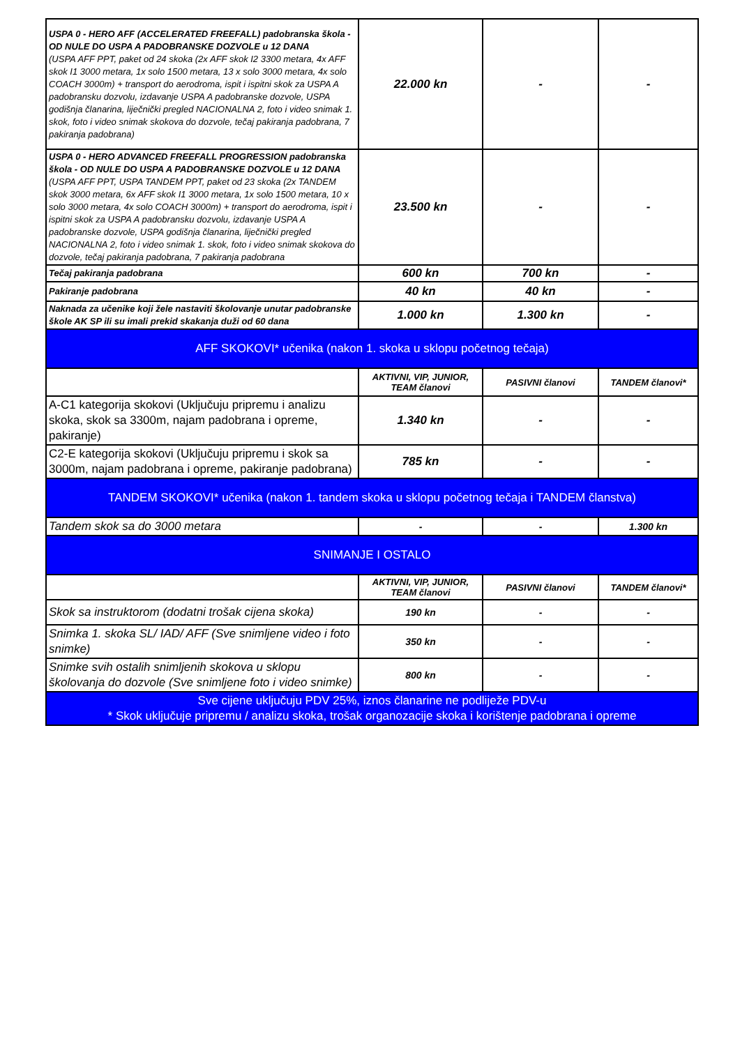| USPA 0 - HERO AFF (ACCELERATED FREEFALL) padobranska škola - OD NULE DO USPA A PADOBRANSKE DOZVOLE u 12 DANA (USPA AFF PPT, paket od 24 skoka (2x AFF skok I2 3300 metara, 4x AFF skok I1 3000 metara, 1x solo 1500 metara, 13 x solo 3000 metara, 4x solo COACH 3000m) + transport do aerodroma, ispit i ispitni skok za USPA A padobransku dozvolu, izdavanje USPA A padobranske dozvole, USPA godišnja članarina, liječnički pregled NACIONALNA 2, foto i video snimak 1. skok, foto i video snimak skokova do dozvole, tečaj pakiranja padobrana, 7 pakiranja padobrana) | 22.000 kn | - | - |
| USPA 0 - HERO ADVANCED FREEFALL PROGRESSION padobranska škola - OD NULE DO USPA A PADOBRANSKE DOZVOLE u 12 DANA (USPA AFF PPT, USPA TANDEM PPT, paket od 23 skoka (2x TANDEM skok 3000 metara, 6x AFF skok I1 3000 metara, 1x solo 1500 metara, 10 x solo 3000 metara, 4x solo COACH 3000m) + transport do aerodroma, ispit i ispitni skok za USPA A padobransku dozvolu, izdavanje USPA A padobranske dozvole, USPA godišnja članarina, liječnički pregled NACIONALNA 2, foto i video snimak 1. skok, foto i video snimak skokova do dozvole, tečaj pakiranja padobrana, 7 pakiranja padobrana | 23.500 kn | - | - |
| Tečaj pakiranja padobrana | 600 kn | 700 kn | - |
| Pakiranje padobrana | 40 kn | 40 kn | - |
| Naknada za učenike koji žele nastaviti školovanje unutar padobranske škole AK SP ili su imali prekid skakanja duži od 60 dana | 1.000 kn | 1.300 kn | - |
| AFF SKOKOVI* učenika (nakon 1. skoka u sklopu početnog tečaja) | | | |
| | AKTIVNI, VIP, JUNIOR, TEAM članovi | PASIVNI članovi | TANDEM članovi* |
| A-C1 kategorija skokovi (Uključuju pripremu i analizu skoka, skok sa 3300m, najam padobrana i opreme, pakiranje) | 1.340 kn | - | - |
| C2-E kategorija skokovi (Uključuju pripremu i skok sa 3000m, najam padobrana i opreme, pakiranje padobrana) | 785 kn | - | - |
| TANDEM SKOKOVI* učenika (nakon 1. tandem skoka u sklopu početnog tečaja i TANDEM članstva) | | | |
| Tandem skok sa do 3000 metara | - | - | 1.300 kn |
| SNIMANJE I OSTALO | | | |
| | AKTIVNI, VIP, JUNIOR, TEAM članovi | PASIVNI članovi | TANDEM članovi* |
| Skok sa instruktorom (dodatni trošak cijena skoka) | 190 kn | - | - |
| Snimka 1. skoka SL/ IAD/ AFF (Sve snimljene video i foto snimke) | 350 kn | - | - |
| Snimke svih ostalih snimljenih skokova u sklopu školovanja do dozvole (Sve snimljene foto i video snimke) | 800 kn | - | - |
| Sve cijene uključuju PDV 25%, iznos članarine ne podliježe PDV-u * Skok uključuje pripremu / analizu skoka, trošak organozacije skoka i korištenje padobrana i opreme | | | |